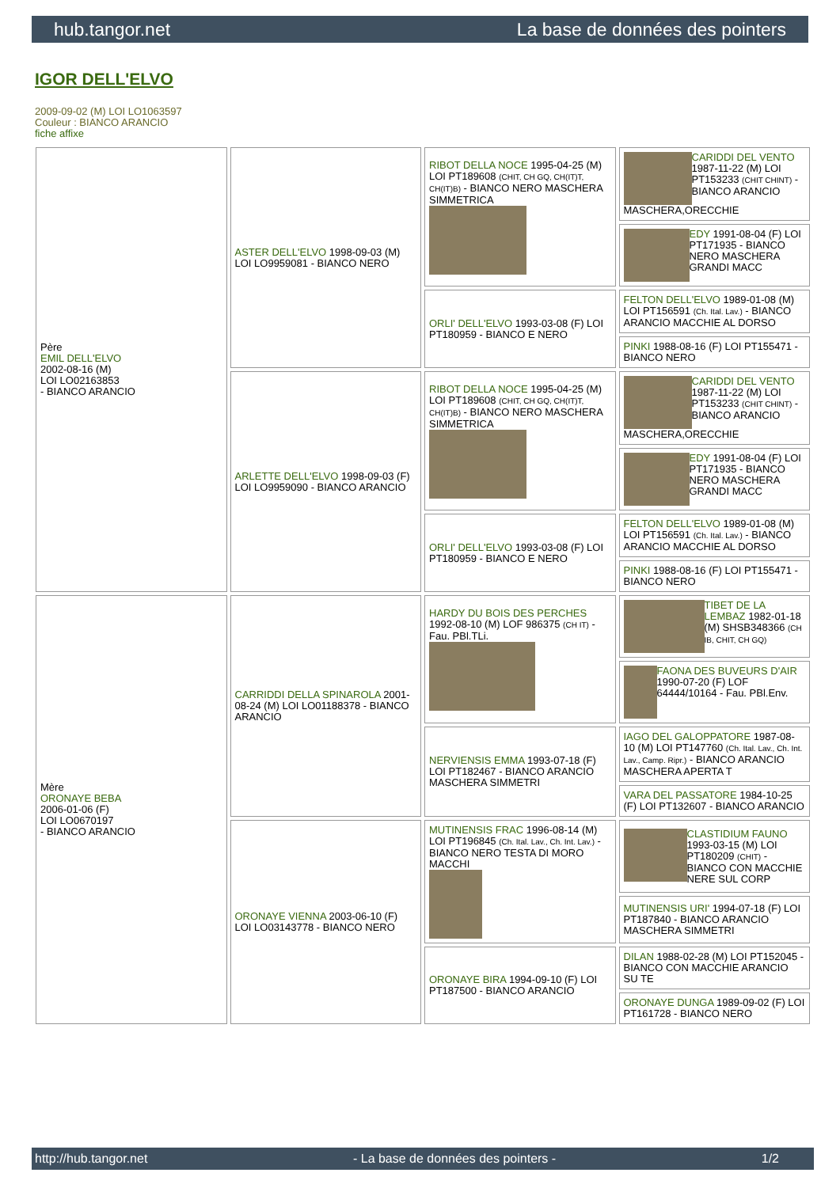hub.tangor.net La base de données des pointers
IGOR DELL'ELVO
2009-09-02 (M) LOI LO1063597
Couleur : BIANCO ARANCIO
fiche affixe
| Père EMIL DELL'ELVO 2002-08-16 (M) LOI LO02163853 - BIANCO ARANCIO | ASTER DELL'ELVO 1998-09-03 (M) LOI LO9959081 - BIANCO NERO | RIBOT DELLA NOCE 1995-04-25 (M) LOI PT189608 (CHIT, CH GQ, CH(IT)T, CH(IT)B) - BIANCO NERO MASCHERA SIMMETRICA | CARIDDI DEL VENTO 1987-11-22 (M) LOI PT153233 (CHIT CHINT) - BIANCO ARANCIO MASCHERA,ORECCHIE |
| | | | EDY 1991-08-04 (F) LOI PT171935 - BIANCO NERO MASCHERA GRANDI MACC |
| | | ORLI' DELL'ELVO 1993-03-08 (F) LOI PT180959 - BIANCO E NERO | FELTON DELL'ELVO 1989-01-08 (M) LOI PT156591 (Ch. Ital. Lav.) - BIANCO ARANCIO MACCHIE AL DORSO |
| | | | PINKI 1988-08-16 (F) LOI PT155471 - BIANCO NERO |
| | ARLETTE DELL'ELVO 1998-09-03 (F) LOI LO9959090 - BIANCO ARANCIO | RIBOT DELLA NOCE 1995-04-25 (M) LOI PT189608 (CHIT, CH GQ, CH(IT)T, CH(IT)B) - BIANCO NERO MASCHERA SIMMETRICA | CARIDDI DEL VENTO 1987-11-22 (M) LOI PT153233 (CHIT CHINT) - BIANCO ARANCIO MASCHERA,ORECCHIE |
| | | | EDY 1991-08-04 (F) LOI PT171935 - BIANCO NERO MASCHERA GRANDI MACC |
| | | ORLI' DELL'ELVO 1993-03-08 (F) LOI PT180959 - BIANCO E NERO | FELTON DELL'ELVO 1989-01-08 (M) LOI PT156591 (Ch. Ital. Lav.) - BIANCO ARANCIO MACCHIE AL DORSO |
| | | | PINKI 1988-08-16 (F) LOI PT155471 - BIANCO NERO |
| Mère ORONAYE BEBA 2006-01-06 (F) LOI LO0670197 - BIANCO ARANCIO | CARRIDDI DELLA SPINAROLA 2001-08-24 (M) LOI LO01188378 - BIANCO ARANCIO | HARDY DU BOIS DES PERCHES 1992-08-10 (M) LOF 986375 (CH IT) - Fau. PBl.TLi. | TIBET DE LA LEMBAZ 1982-01-18 (M) SHSB348366 (CH IB, CHIT, CH GQ) |
| | | | FAONA DES BUVEURS D'AIR 1990-07-20 (F) LOF 64444/10164 - Fau. PBl.Env. |
| | | NERVIENSIS EMMA 1993-07-18 (F) LOI PT182467 - BIANCO ARANCIO MASCHERA SIMMETRI | IAGO DEL GALOPPATORE 1987-08-10 (M) LOI PT147760 (Ch. Ital. Lav., Ch. Int. Lav., Camp. Ripr.) - BIANCO ARANCIO MASCHERA APERTA T |
| | | | VARA DEL PASSATORE 1984-10-25 (F) LOI PT132607 - BIANCO ARANCIO |
| | ORONAYE VIENNA 2003-06-10 (F) LOI LO03143778 - BIANCO NERO | MUTINENSIS FRAC 1996-08-14 (M) LOI PT196845 (Ch. Ital. Lav., Ch. Int. Lav.) - BIANCO NERO TESTA DI MORO MACCHI | CLASTIDIUM FAUNO 1993-03-15 (M) LOI PT180209 (CHIT) - BIANCO CON MACCHIE NERE SUL CORP |
| | | | MUTINENSIS URI' 1994-07-18 (F) LOI PT187840 - BIANCO ARANCIO MASCHERA SIMMETRI |
| | | ORONAYE BIRA 1994-09-10 (F) LOI PT187500 - BIANCO ARANCIO | DILAN 1988-02-28 (M) LOI PT152045 - BIANCO CON MACCHIE ARANCIO SU TE |
| | | | ORONAYE DUNGA 1989-09-02 (F) LOI PT161728 - BIANCO NERO |
http://hub.tangor.net - La base de données des pointers - 1/2